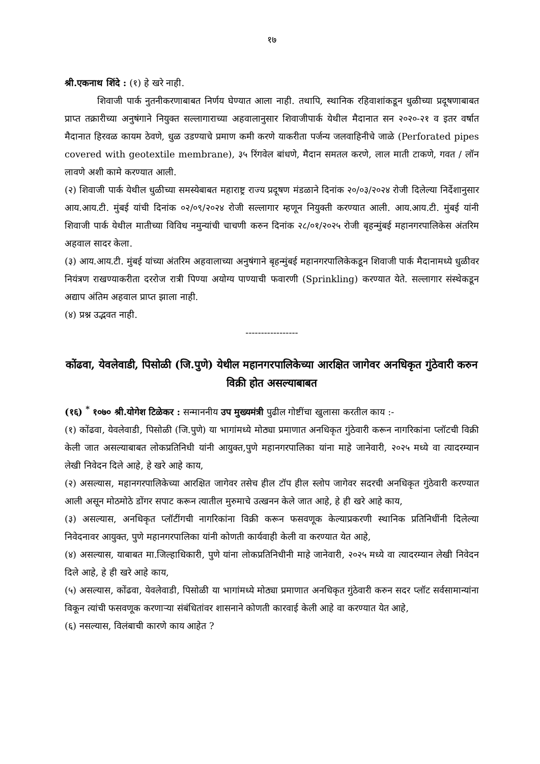१७
श्री.एकनाथ शिंदे : (१) हे खरे नाही.
शिवाजी पार्क नुतनीकरणाबाबत निर्णय घेण्यात आला नाही. तथापि, स्थानिक रहिवाशांकडून धुळीच्या प्रदूषणाबाबत प्राप्त तक्रारीच्या अनुषंगाने नियुक्त सल्लागाराच्या अहवालानुसार शिवाजीपार्क येथील मैदानात सन २०२०-२१ व इतर वर्षात मैदानात हिरवळ कायम ठेवणे, धुळ उडण्याचे प्रमाण कमी करणे याकरीता पर्जन्य जलवाहिनीचे जाळे (Perforated pipes covered with geotextile membrane), ३५ रिंगवेल बांधणे, मैदान समतल करणे, लाल माती टाकणे, गवत / लॉन लावणे अशी कामे करण्यात आली.
(२) शिवाजी पार्क येथील धुळीच्या समस्येबाबत महाराष्ट्र राज्य प्रदूषण मंडळाने दिनांक २०/०३/२०२४ रोजी दिलेल्या निर्देशानुसार आय.आय.टी. मुंबई यांची दिनांक ०२/०९/२०२४ रोजी सल्लागार म्हणून नियुक्ती करण्यात आली. आय.आय.टी. मुंबई यांनी शिवाजी पार्क येथील मातीच्या विविध नमुन्यांची चाचणी करुन दिनांक २८/०१/२०२५ रोजी बृहन्मुंबई महानगरपालिकेस अंतरिम अहवाल सादर केला.
(३) आय.आय.टी. मुंबई यांच्या अंतरिम अहवालाच्या अनुषंगाने बृहन्मुंबई महानगरपालिकेकडून शिवाजी पार्क मैदानामध्ये धुळीवर नियंत्रण राखण्याकरीता दररोज रात्री पिण्या अयोग्य पाण्याची फवारणी (Sprinkling) करण्यात येते. सल्लागार संस्थेकडून अद्याप अंतिम अहवाल प्राप्त झाला नाही.
(४) प्रश्न उद्भवत नाही.
-----------------
कोंढवा, येवलेवाडी, पिसोळी (जि.पुणे) येथील महानगरपालिकेच्या आरक्षित जागेवर अनधिकृत गुंठेवारी करुन विक्री होत असल्याबाबत
(१६) <sup>*</sup> १०७० श्री.योगेश टिळेकर : सन्माननीय उप मुख्यमंत्री पुढील गोष्टींचा खुलासा करतील काय :-
(१) कोंढवा, येवलेवाडी, पिसोळी (जि.पुणे) या भागांमध्ये मोठ्या प्रमाणात अनधिकृत गुंठेवारी करून नागरिकांना प्लॉटची विक्री केली जात असल्याबाबत लोकप्रतिनिधी यांनी आयुक्त,पुणे महानगरपालिका यांना माहे जानेवारी, २०२५ मध्ये वा त्यादरम्यान लेखी निवेदन दिले आहे, हे खरे आहे काय,
(२) असल्यास, महानगरपालिकेच्या आरक्षित जागेवर तसेच हील टॉप हील स्लोप जागेवर सदरची अनधिकृत गुंठेवारी करण्यात आली असून मोठमोठे डोंगर सपाट करून त्यातील मुरुमाचे उत्खनन केले जात आहे, हे ही खरे आहे काय,
(३) असल्यास, अनधिकृत प्लॉटींगची नागरिकांना विक्री करून फसवणूक केल्याप्रकरणी स्थानिक प्रतिनिधींनी दिलेल्या निवेदनावर आयुक्त, पुणे महानगरपालिका यांनी कोणती कार्यवाही केली वा करण्यात येत आहे,
(४) असल्यास, याबाबत मा.जिल्हाधिकारी, पुणे यांना लोकप्रतिनिधीनी माहे जानेवारी, २०२५ मध्ये वा त्यादरम्यान लेखी निवेदन दिले आहे, हे ही खरे आहे काय,
(५) असल्यास, कोंढवा, येवलेवाडी, पिसोळी या भागांमध्ये मोठ्या प्रमाणात अनधिकृत गुंठेवारी करुन सदर प्लॉट सर्वसामान्यांना विकून त्यांची फसवणूक करणाऱ्या संबंधितांवर शासनाने कोणती कारवाई केली आहे वा करण्यात येत आहे,
(६) नसल्यास, विलंबाची कारणे काय आहेत ?